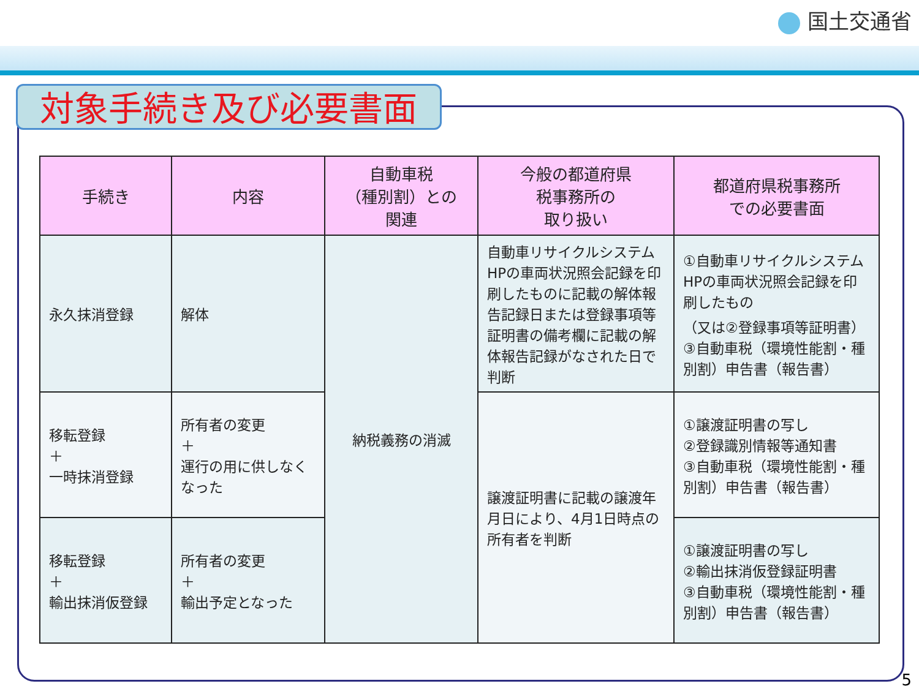国土交通省
対象手続き及び必要書面
| 手続き | 内容 | 自動車税 （種別割）との 関連 | 今般の都道府県 税事務所の 取り扱い | 都道府県税事務所 での必要書面 |
| --- | --- | --- | --- | --- |
| 永久抹消登録 | 解体 | 納税義務の消滅 | 自動車リサイクルシステムHPの車両状況照会記録を印刷したものに記載の解体報告記録日または登録事項等証明書の備考欄に記載の解体報告記録がなされた日で判断 | ①自動車リサイクルシステムHPの車両状況照会記録を印刷したもの （又は②登録事項等証明書） ③自動車税（環境性能割・種別割）申告書（報告書） |
| 移転登録 ＋ 一時抹消登録 | 所有者の変更 ＋ 運行の用に供しなくなった | | 譲渡証明書に記載の譲渡年月日により、4月1日時点の所有者を判断 | ①譲渡証明書の写し ②登録識別情報等通知書 ③自動車税（環境性能割・種別割）申告書（報告書） |
| 移転登録 ＋ 輸出抹消仮登録 | 所有者の変更 ＋ 輸出予定となった | | | ①譲渡証明書の写し ②輸出抹消仮登録証明書 ③自動車税（環境性能割・種別割）申告書（報告書） |
5